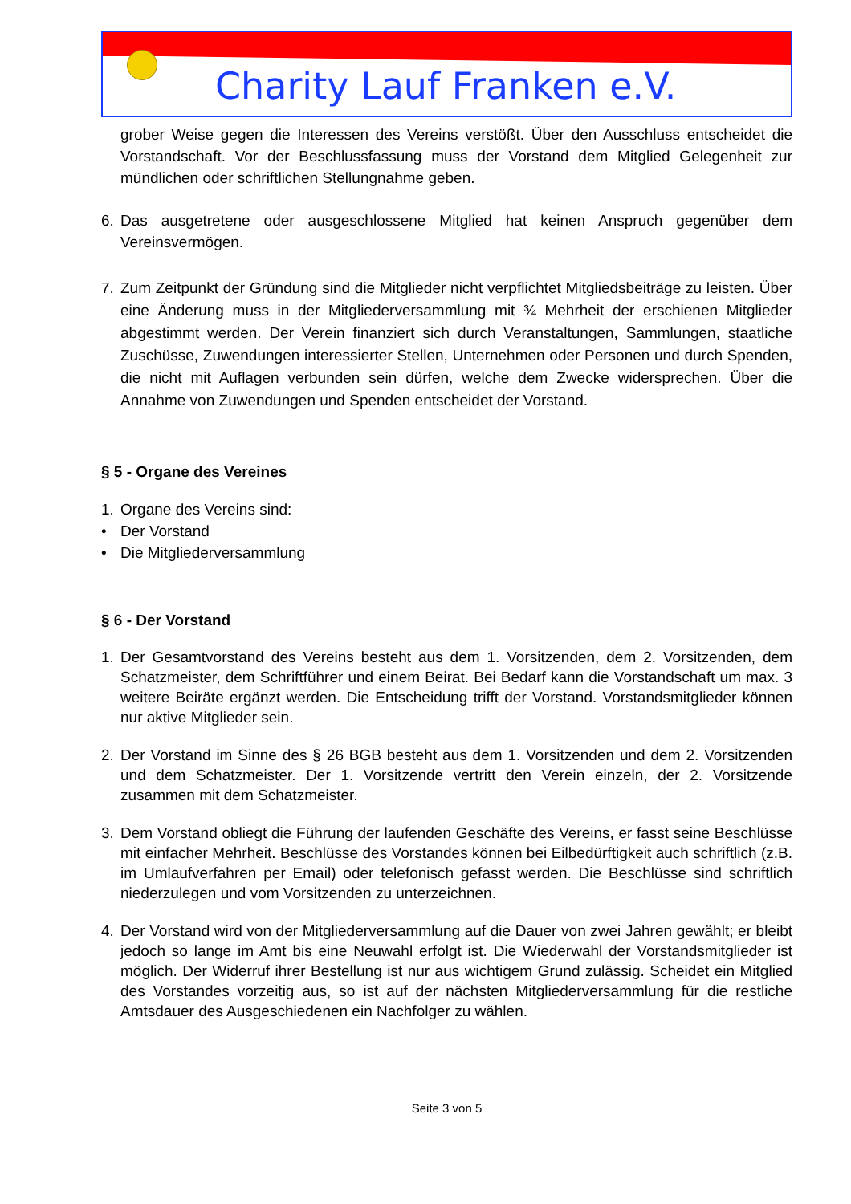Charity Lauf Franken e.V.
grober Weise gegen die Interessen des Vereins verstößt. Über den Ausschluss entscheidet die Vorstandschaft. Vor der Beschlussfassung muss der Vorstand dem Mitglied Gelegenheit zur mündlichen oder schriftlichen Stellungnahme geben.
6. Das ausgetretene oder ausgeschlossene Mitglied hat keinen Anspruch gegenüber dem Vereinsvermögen.
7. Zum Zeitpunkt der Gründung sind die Mitglieder nicht verpflichtet Mitgliedsbeiträge zu leisten. Über eine Änderung muss in der Mitgliederversammlung mit ¾ Mehrheit der erschienen Mitglieder abgestimmt werden. Der Verein finanziert sich durch Veranstaltungen, Sammlungen, staatliche Zuschüsse, Zuwendungen interessierter Stellen, Unternehmen oder Personen und durch Spenden, die nicht mit Auflagen verbunden sein dürfen, welche dem Zwecke widersprechen. Über die Annahme von Zuwendungen und Spenden entscheidet der Vorstand.
§ 5 - Organe des Vereines
1. Organe des Vereins sind:
• Der Vorstand
• Die Mitgliederversammlung
§ 6 - Der Vorstand
1. Der Gesamtvorstand des Vereins besteht aus dem 1. Vorsitzenden, dem 2. Vorsitzenden, dem Schatzmeister, dem Schriftführer und einem Beirat. Bei Bedarf kann die Vorstandschaft um max. 3 weitere Beiräte ergänzt werden. Die Entscheidung trifft der Vorstand. Vorstandsmitglieder können nur aktive Mitglieder sein.
2. Der Vorstand im Sinne des § 26 BGB besteht aus dem 1. Vorsitzenden und dem 2. Vorsitzenden und dem Schatzmeister. Der 1. Vorsitzende vertritt den Verein einzeln, der 2. Vorsitzende zusammen mit dem Schatzmeister.
3. Dem Vorstand obliegt die Führung der laufenden Geschäfte des Vereins, er fasst seine Beschlüsse mit einfacher Mehrheit. Beschlüsse des Vorstandes können bei Eilbedürftigkeit auch schriftlich (z.B. im Umlaufverfahren per Email) oder telefonisch gefasst werden. Die Beschlüsse sind schriftlich niederzulegen und vom Vorsitzenden zu unterzeichnen.
4. Der Vorstand wird von der Mitgliederversammlung auf die Dauer von zwei Jahren gewählt; er bleibt jedoch so lange im Amt bis eine Neuwahl erfolgt ist. Die Wiederwahl der Vorstandsmitglieder ist möglich. Der Widerruf ihrer Bestellung ist nur aus wichtigem Grund zulässig. Scheidet ein Mitglied des Vorstandes vorzeitig aus, so ist auf der nächsten Mitgliederversammlung für die restliche Amtsdauer des Ausgeschiedenen ein Nachfolger zu wählen.
Seite 3 von 5